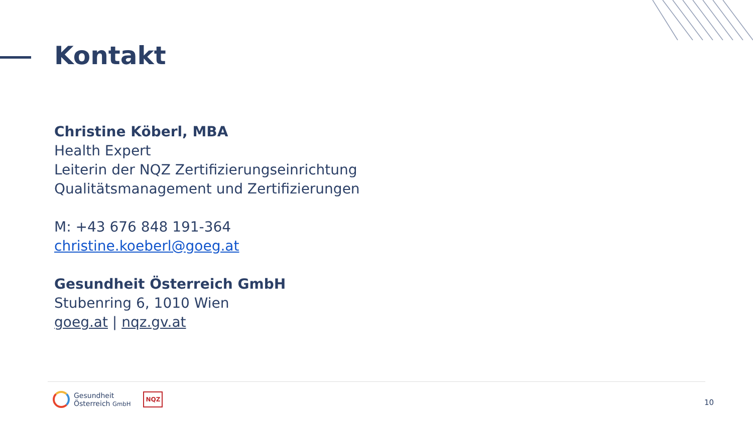Kontakt
Christine Köberl, MBA
Health Expert
Leiterin der NQZ Zertifizierungseinrichtung
Qualitätsmanagement und Zertifizierungen
M: +43 676 848 191-364
christine.koeberl@goeg.at
Gesundheit Österreich GmbH
Stubenring 6, 1010 Wien
goeg.at | nqz.gv.at
Gesundheit
Österreich GmbH
NQZ
10